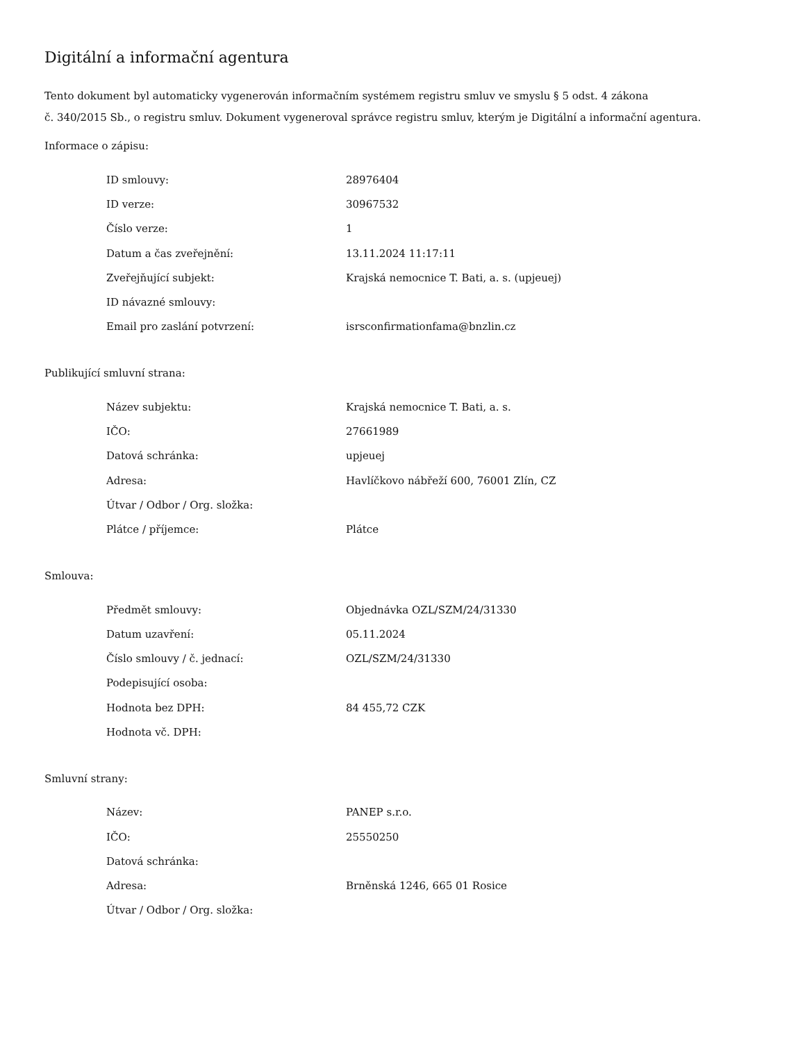Digitální a informační agentura
Tento dokument byl automaticky vygenerován informačním systémem registru smluv ve smyslu § 5 odst. 4 zákona
č. 340/2015 Sb., o registru smluv. Dokument vygeneroval správce registru smluv, kterým je Digitální a informační agentura.
Informace o zápisu:
| ID smlouvy: | 28976404 |
| ID verze: | 30967532 |
| Číslo verze: | 1 |
| Datum a čas zveřejnění: | 13.11.2024 11:17:11 |
| Zveřejňující subjekt: | Krajská nemocnice T. Bati, a. s. (upjeuej) |
| ID návazné smlouvy: | |
| Email pro zaslání potvrzení: | isrsconfirmationfama@bnzlin.cz |
Publikující smluvní strana:
| Název subjektu: | Krajská nemocnice T. Bati, a. s. |
| IČO: | 27661989 |
| Datová schránka: | upjeuej |
| Adresa: | Havlíčkovo nábřeží 600, 76001 Zlín, CZ |
| Útvar / Odbor / Org. složka: | |
| Plátce / příjemce: | Plátce |
Smlouva:
| Předmět smlouvy: | Objednávka OZL/SZM/24/31330 |
| Datum uzavření: | 05.11.2024 |
| Číslo smlouvy / č. jednací: | OZL/SZM/24/31330 |
| Podepisující osoba: | |
| Hodnota bez DPH: | 84 455,72 CZK |
| Hodnota vč. DPH: | |
Smluvní strany:
| Název: | PANEP s.r.o. |
| IČO: | 25550250 |
| Datová schránka: | |
| Adresa: | Brněnská 1246, 665 01 Rosice |
| Útvar / Odbor / Org. složka: | |